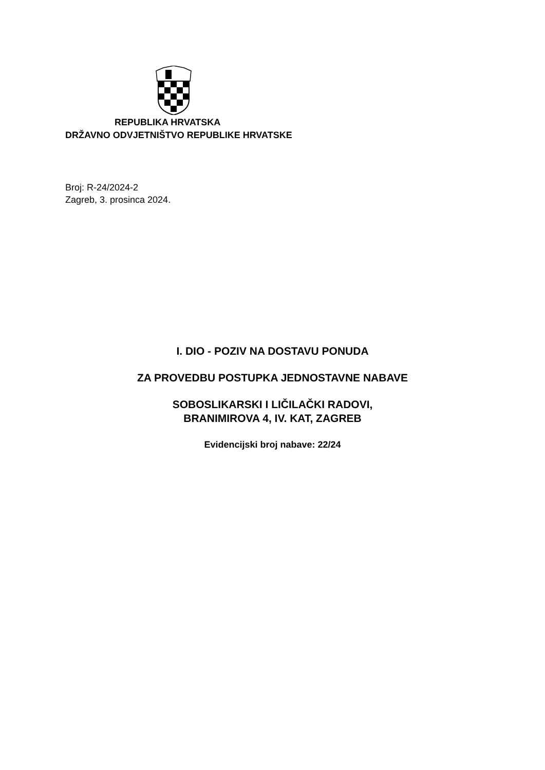REPUBLIKA HRVATSKA
DRŽAVNO ODVJETNIŠTVO REPUBLIKE HRVATSKE
Broj: R-24/2024-2
Zagreb, 3. prosinca 2024.
I. DIO - POZIV NA DOSTAVU PONUDA
ZA PROVEDBU POSTUPKA JEDNOSTAVNE NABAVE
SOBOSLIKARSKI I LIČILAČKI RADOVI,
BRANIMIROVA 4, IV. KAT, ZAGREB
Evidencijski broj nabave: 22/24